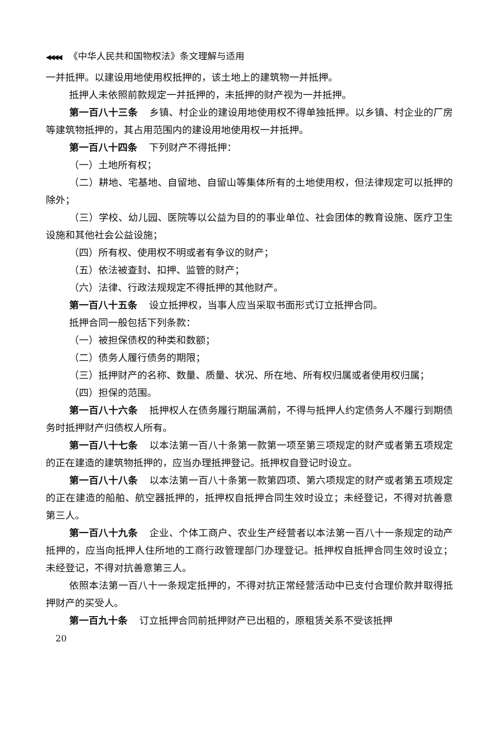◀◀◀◀ 《中华人民共和国物权法》条文理解与适用
一并抵押。以建设用地使用权抵押的，该土地上的建筑物一并抵押。
抵押人未依照前款规定一并抵押的，未抵押的财产视为一并抵押。
第一百八十三条 乡镇、村企业的建设用地使用权不得单独抵押。以乡镇、村企业的厂房等建筑物抵押的，其占用范围内的建设用地使用权一并抵押。
第一百八十四条 下列财产不得抵押：
（一）土地所有权；
（二）耕地、宅基地、自留地、自留山等集体所有的土地使用权，但法律规定可以抵押的除外；
（三）学校、幼儿园、医院等以公益为目的的事业单位、社会团体的教育设施、医疗卫生设施和其他社会公益设施；
（四）所有权、使用权不明或者有争议的财产；
（五）依法被查封、扣押、监管的财产；
（六）法律、行政法规规定不得抵押的其他财产。
第一百八十五条 设立抵押权，当事人应当采取书面形式订立抵押合同。
抵押合同一般包括下列条款：
（一）被担保债权的种类和数额；
（二）债务人履行债务的期限；
（三）抵押财产的名称、数量、质量、状况、所在地、所有权归属或者使用权归属；
（四）担保的范围。
第一百八十六条 抵押权人在债务履行期届满前，不得与抵押人约定债务人不履行到期债务时抵押财产归债权人所有。
第一百八十七条 以本法第一百八十条第一款第一项至第三项规定的财产或者第五项规定的正在建造的建筑物抵押的，应当办理抵押登记。抵押权自登记时设立。
第一百八十八条 以本法第一百八十条第一款第四项、第六项规定的财产或者第五项规定的正在建造的船舶、航空器抵押的，抵押权自抵押合同生效时设立；未经登记，不得对抗善意第三人。
第一百八十九条 企业、个体工商户、农业生产经营者以本法第一百八十一条规定的动产抵押的，应当向抵押人住所地的工商行政管理部门办理登记。抵押权自抵押合同生效时设立；未经登记，不得对抗善意第三人。
依照本法第一百八十一条规定抵押的，不得对抗正常经营活动中已支付合理价款并取得抵押财产的买受人。
第一百九十条 订立抵押合同前抵押财产已出租的，原租赁关系不受该抵押
20